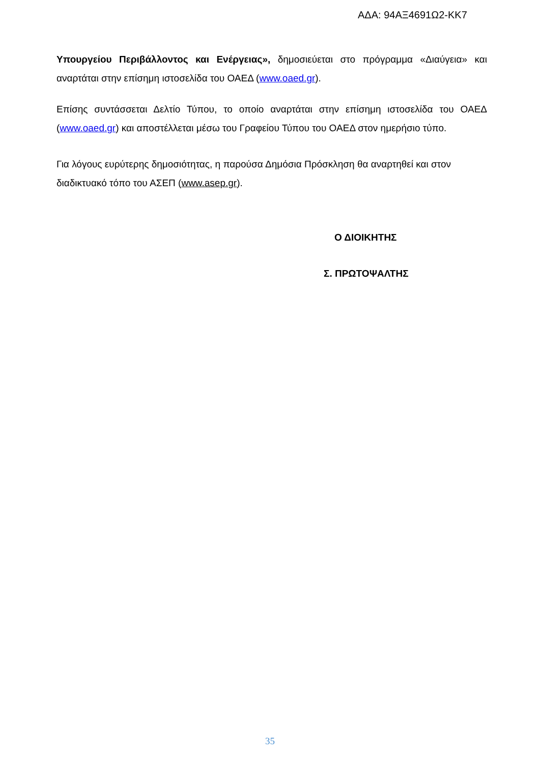ΑΔΑ: 94ΑΞ4691Ω2-ΚΚ7
Υπουργείου Περιβάλλοντος και Ενέργειας», δημοσιεύεται στο πρόγραμμα «Διαύγεια» και αναρτάται στην επίσημη ιστοσελίδα του ΟΑΕΔ (www.oaed.gr).
Επίσης συντάσσεται Δελτίο Τύπου, το οποίο αναρτάται στην επίσημη ιστοσελίδα του ΟΑΕΔ (www.oaed.gr) και αποστέλλεται μέσω του Γραφείου Τύπου του ΟΑΕΔ στον ημερήσιο τύπο.
Για λόγους ευρύτερης δημοσιότητας, η παρούσα Δημόσια Πρόσκληση θα αναρτηθεί και στον διαδικτυακό τόπο του ΑΣΕΠ (www.asep.gr).
Ο ΔΙΟΙΚΗΤΗΣ
Σ. ΠΡΩΤΟΨΑΛΤΗΣ
35